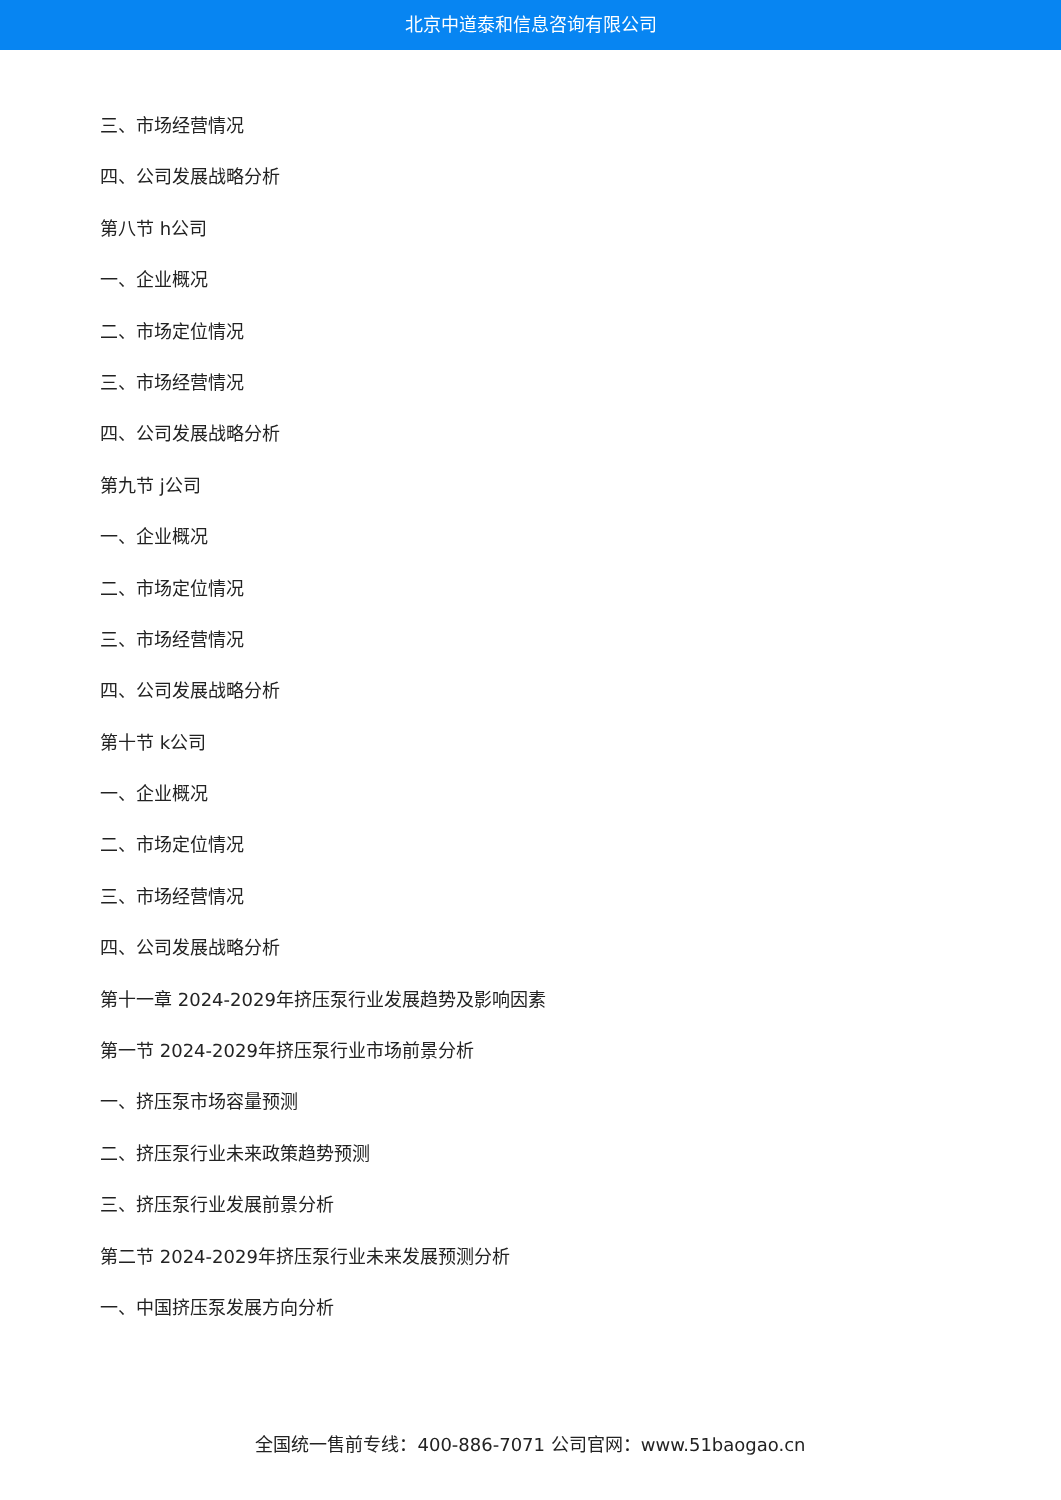北京中道泰和信息咨询有限公司
三、市场经营情况
四、公司发展战略分析
第八节 h公司
一、企业概况
二、市场定位情况
三、市场经营情况
四、公司发展战略分析
第九节 j公司
一、企业概况
二、市场定位情况
三、市场经营情况
四、公司发展战略分析
第十节 k公司
一、企业概况
二、市场定位情况
三、市场经营情况
四、公司发展战略分析
第十一章 2024-2029年挤压泵行业发展趋势及影响因素
第一节 2024-2029年挤压泵行业市场前景分析
一、挤压泵市场容量预测
二、挤压泵行业未来政策趋势预测
三、挤压泵行业发展前景分析
第二节 2024-2029年挤压泵行业未来发展预测分析
一、中国挤压泵发展方向分析
全国统一售前专线：400-886-7071 公司官网：www.51baogao.cn